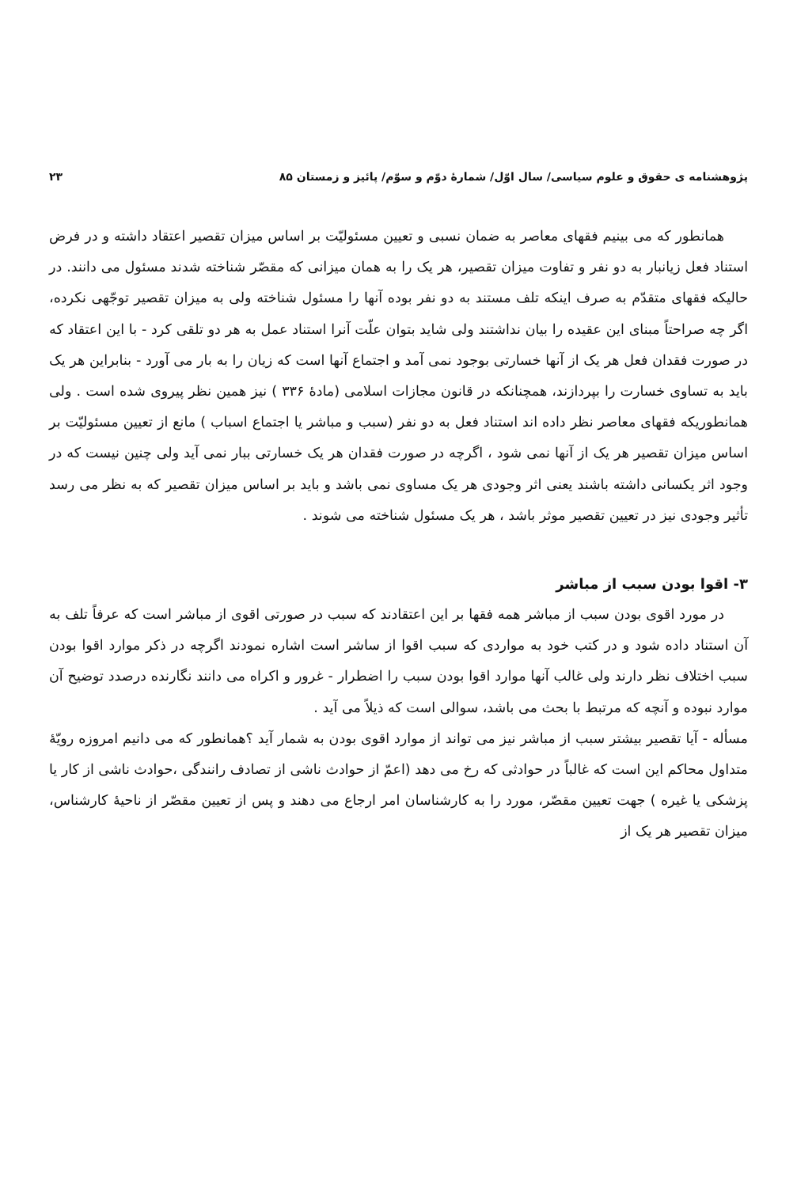پژوهشنامه ی حقوق و علوم سیاسی/ سال اوّل/ شمارهٔ دوّم و سوّم/ پائیز و زمستان ۸۵ ۲۳
همانطور که می بینیم فقهای معاصر به ضمان نسبی و تعیین مسئولیّت بر اساس میزان تقصیر اعتقاد داشته و در فرض استناد فعل زیانبار به دو نفر و تفاوت میزان تقصیر، هر یک را به همان میزانی که مقصّر شناخته شدند مسئول می دانند. در حالیکه فقهای متقدّم به صرف اینکه تلف مستند به دو نفر بوده آنها را مسئول شناخته ولی به میزان تقصیر توجّهی نکرده، اگر چه صراحتاً مبنای این عقیده را بیان نداشتند ولی شاید بتوان علّت آنرا استناد عمل به هر دو تلقی کرد - با این اعتقاد که در صورت فقدان فعل هر یک از آنها خسارتی بوجود نمی آمد و اجتماع آنها است که زیان را به بار می آورد - بنابراین هر یک باید به تساوی خسارت را بپردازند، همچنانکه در قانون مجازات اسلامی (مادهٔ ۳۳۶ ) نیز همین نظر پیروی شده است . ولی همانطوریکه فقهای معاصر نظر داده اند استناد فعل به دو نفر (سبب و مباشر یا اجتماع اسباب ) مانع از تعیین مسئولیّت بر اساس میزان تقصیر هر یک از آنها نمی شود ، اگرچه در صورت فقدان هر یک خسارتی ببار نمی آید ولی چنین نیست که در وجود اثر یکسانی داشته باشند یعنی اثر وجودی هر یک مساوی نمی باشد و باید بر اساس میزان تقصیر که به نظر می رسد تأثیر وجودی نیز در تعیین تقصیر موثر باشد ، هر یک مسئول شناخته می شوند .
۳- اقوا بودن سبب از مباشر
در مورد اقوی بودن سبب از مباشر همه فقها بر این اعتقادند که سبب در صورتی اقوی از مباشر است که عرفاً تلف به آن استناد داده شود و در کتب خود به مواردی که سبب اقوا از ساشر است اشاره نمودند اگرچه در ذکر موارد اقوا بودن سبب اختلاف نظر دارند ولی غالب آنها موارد اقوا بودن سبب را اضطرار - غرور و اکراه می دانند نگارنده درصدد توضیح آن موارد نبوده و آنچه که مرتبط با بحث می باشد، سوالی است که ذیلاً می آید .
مسأله - آیا تقصیر بیشتر سبب از مباشر نیز می تواند از موارد اقوی بودن به شمار آید ؟همانطور که می دانیم امروزه رویّهٔ متداول محاکم این است که غالباً در حوادثی که رخ می دهد (اعمّ از حوادث ناشی از تصادف رانندگی ،حوادث ناشی از کار یا پزشکی یا غیره ) جهت تعیین مقصّر، مورد را به کارشناسان امر ارجاع می دهند و پس از تعیین مقصّر از ناحیهٔ کارشناس، میزان تقصیر هر یک از